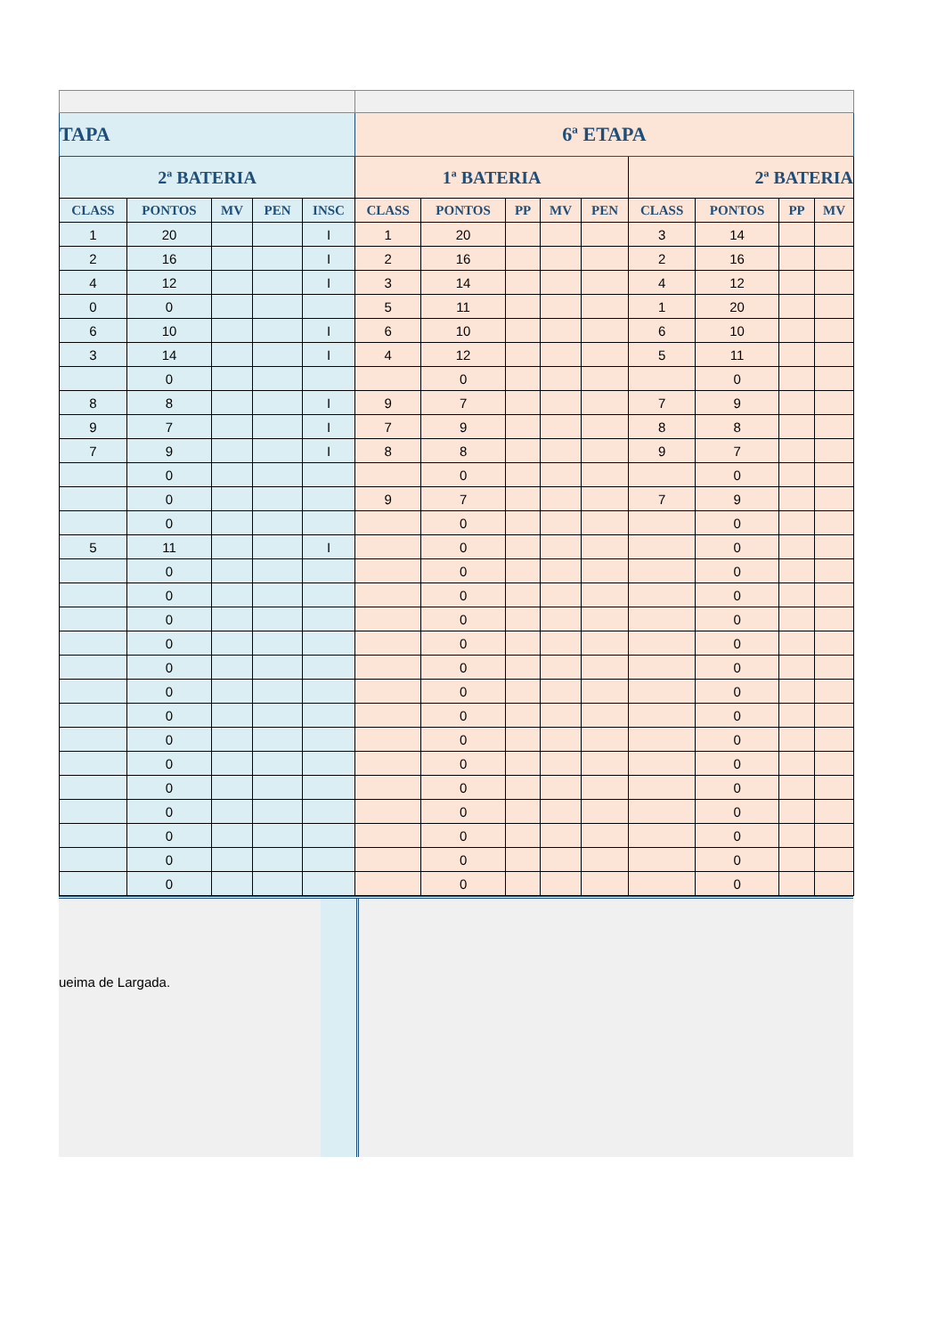| TAPA | | | | | 6ª ETAPA | | | | | | | | |
| --- | --- | --- | --- | --- | --- | --- | --- | --- | --- | --- | --- | --- | --- |
| 2ª BATERIA | | | | | 1ª BATERIA | | | | | 2ª BATERIA | | | |
| CLASS | PONTOS | MV | PEN | INSC | CLASS | PONTOS | PP | MV | PEN | CLASS | PONTOS | PP | MV |
| 1 | 20 | | | I | 1 | 20 | | | | 3 | 14 | | |
| 2 | 16 | | | I | 2 | 16 | | | | 2 | 16 | | |
| 4 | 12 | | | I | 3 | 14 | | | | 4 | 12 | | |
| 0 | 0 | | | | 5 | 11 | | | | 1 | 20 | | |
| 6 | 10 | | | I | 6 | 10 | | | | 6 | 10 | | |
| 3 | 14 | | | I | 4 | 12 | | | | 5 | 11 | | |
| | 0 | | | | | 0 | | | | | 0 | | |
| 8 | 8 | | | I | 9 | 7 | | | | 7 | 9 | | |
| 9 | 7 | | | I | 7 | 9 | | | | 8 | 8 | | |
| 7 | 9 | | | I | 8 | 8 | | | | 9 | 7 | | |
| | 0 | | | | | 0 | | | | | 0 | | |
| | 0 | | | | 9 | 7 | | | | 7 | 9 | | |
| | 0 | | | | | 0 | | | | | 0 | | |
| 5 | 11 | | | I | | 0 | | | | | 0 | | |
| | 0 | | | | | 0 | | | | | 0 | | |
| | 0 | | | | | 0 | | | | | 0 | | |
| | 0 | | | | | 0 | | | | | 0 | | |
| | 0 | | | | | 0 | | | | | 0 | | |
| | 0 | | | | | 0 | | | | | 0 | | |
| | 0 | | | | | 0 | | | | | 0 | | |
| | 0 | | | | | 0 | | | | | 0 | | |
| | 0 | | | | | 0 | | | | | 0 | | |
| | 0 | | | | | 0 | | | | | 0 | | |
| | 0 | | | | | 0 | | | | | 0 | | |
| | 0 | | | | | 0 | | | | | 0 | | |
| | 0 | | | | | 0 | | | | | 0 | | |
| | 0 | | | | | 0 | | | | | 0 | | |
| | 0 | | | | | 0 | | | | | 0 | | |
ueima de Largada.